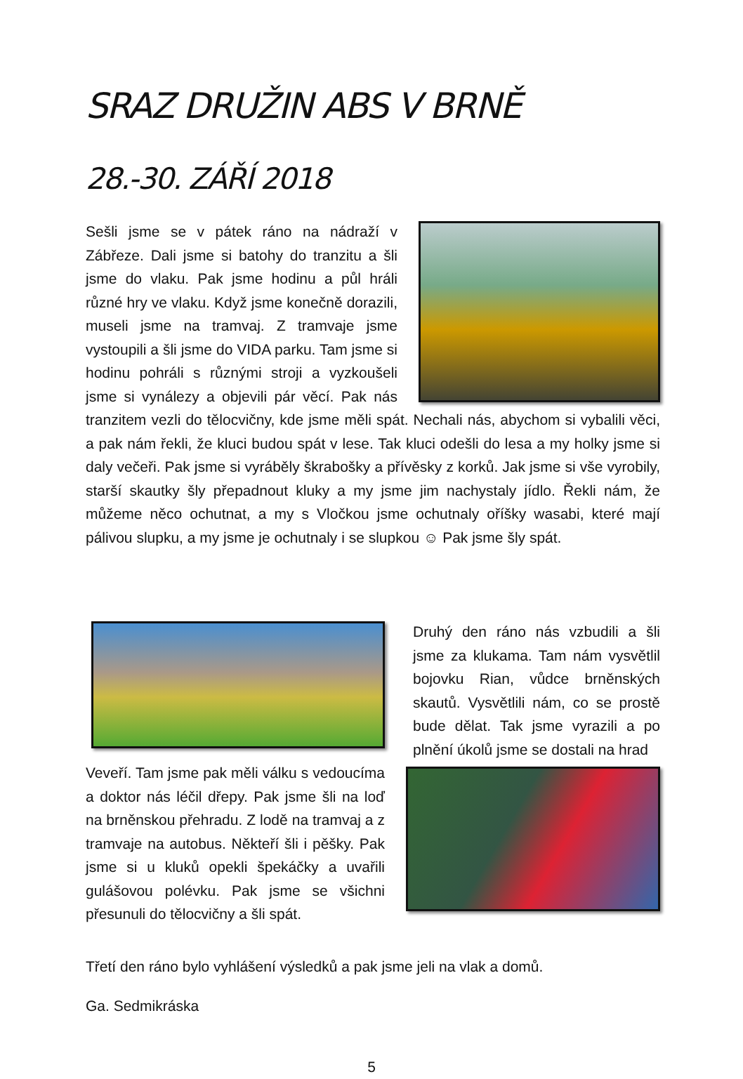SRAZ DRUŽIN ABS V BRNĚ
28.-30. ZÁŘÍ 2018
Sešli jsme se v pátek ráno na nádraží v Zábřeze. Dali jsme si batohy do tranzitu a šli jsme do vlaku. Pak jsme hodinu a půl hráli různé hry ve vlaku. Když jsme konečně dorazili, museli jsme na tramvaj. Z tramvaje jsme vystoupili a šli jsme do VIDA parku. Tam jsme si hodinu pohráli s různými stroji a vyzkoušeli jsme si vynálezy a objevili pár věcí. Pak nás tranzitem vezli do tělocvičny, kde jsme měli spát. Nechali nás, abychom si vybalili věci, a pak nám řekli, že kluci budou spát v lese. Tak kluci odešli do lesa a my holky jsme si daly večeři. Pak jsme si vyráběly škrabošky a přívěsky z korků. Jak jsme si vše vyrobily, starší skautky šly přepadnout kluky a my jsme jim nachystaly jídlo. Řekli nám, že můžeme něco ochutnat, a my s Vločkou jsme ochutnaly oříšky wasabi, které mají pálivou slupku, a my jsme je ochutnaly i se slupkou ☺ Pak jsme šly spát.
Druhý den ráno nás vzbudili a šli jsme za klukama. Tam nám vysvětlil bojovku Rian, vůdce brněnských skautů. Vysvětlili nám, co se prostě bude dělat. Tak jsme vyrazili a po plnění úkolů jsme se dostali na hrad
Veveří. Tam jsme pak měli válku s vedoucíma a doktor nás léčil dřepy. Pak jsme šli na loď na brněnskou přehradu. Z lodě na tramvaj a z tramvaje na autobus. Někteří šli i pěšky. Pak jsme si u kluků opekli špekáčky a uvařili gulášovou polévku. Pak jsme se všichni přesunuli do tělocvičny a šli spát.
Třetí den ráno bylo vyhlášení výsledků a pak jsme jeli na vlak a domů.
Ga. Sedmikráska
5